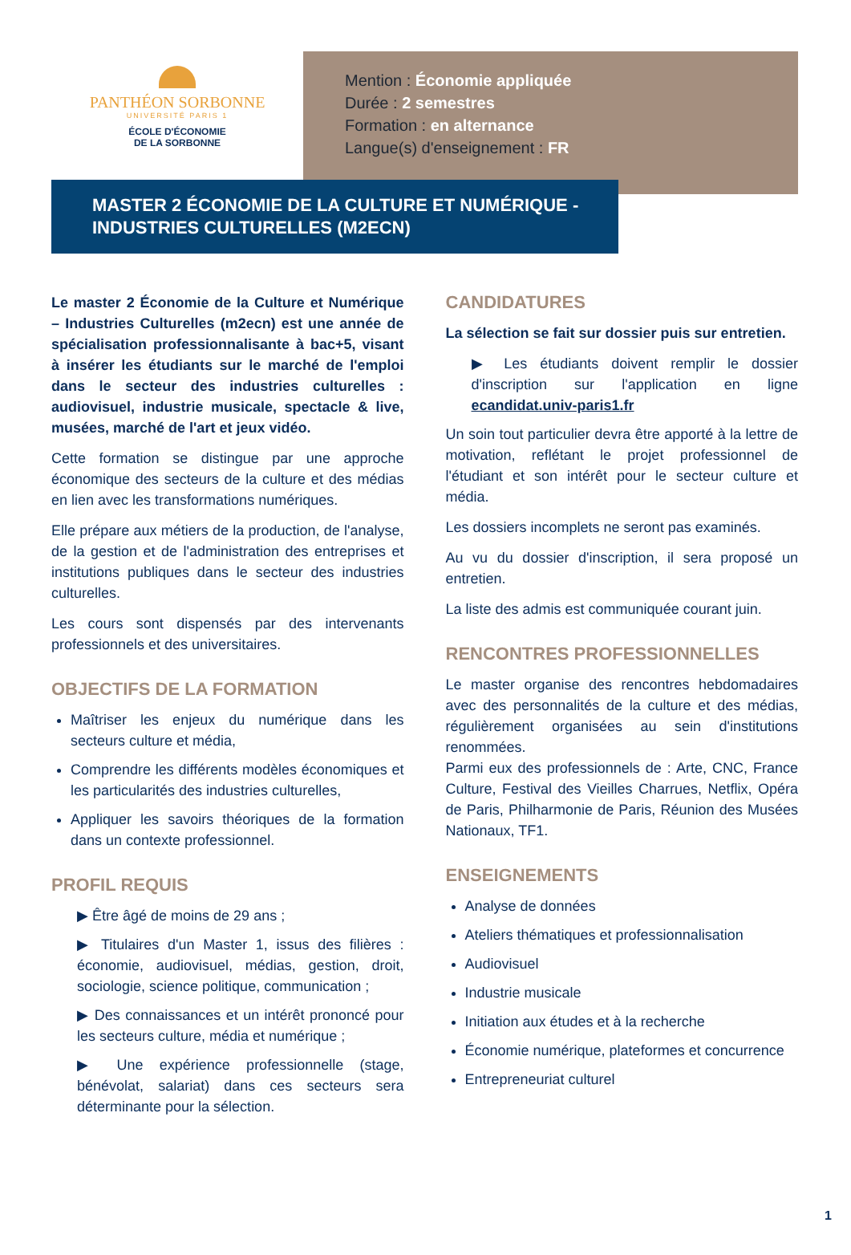PANTHÉON SORBONNE
UNIVERSITÉ PARIS 1
ÉCOLE D'ÉCONOMIE
DE LA SORBONNE
Mention : Économie appliquée
Durée : 2 semestres
Formation : en alternance
Langue(s) d'enseignement : FR
MASTER 2 ÉCONOMIE DE LA CULTURE ET NUMÉRIQUE -
INDUSTRIES CULTURELLES (M2ECN)
Le master 2 Économie de la Culture et Numérique – Industries Culturelles (m2ecn) est une année de spécialisation professionnalisante à bac+5, visant à insérer les étudiants sur le marché de l'emploi dans le secteur des industries culturelles : audiovisuel, industrie musicale, spectacle & live, musées, marché de l'art et jeux vidéo.
Cette formation se distingue par une approche économique des secteurs de la culture et des médias en lien avec les transformations numériques.
Elle prépare aux métiers de la production, de l'analyse, de la gestion et de l'administration des entreprises et institutions publiques dans le secteur des industries culturelles.
Les cours sont dispensés par des intervenants professionnels et des universitaires.
OBJECTIFS DE LA FORMATION
Maîtriser les enjeux du numérique dans les secteurs culture et média,
Comprendre les différents modèles économiques et les particularités des industries culturelles,
Appliquer les savoirs théoriques de la formation dans un contexte professionnel.
PROFIL REQUIS
▶ Être âgé de moins de 29 ans ;
▶ Titulaires d'un Master 1, issus des filières : économie, audiovisuel, médias, gestion, droit, sociologie, science politique, communication ;
▶ Des connaissances et un intérêt prononcé pour les secteurs culture, média et numérique ;
▶ Une expérience professionnelle (stage, bénévolat, salariat) dans ces secteurs sera déterminante pour la sélection.
CANDIDATURES
La sélection se fait sur dossier puis sur entretien.
▶ Les étudiants doivent remplir le dossier d'inscription sur l'application en ligne ecandidat.univ-paris1.fr
Un soin tout particulier devra être apporté à la lettre de motivation, reflétant le projet professionnel de l'étudiant et son intérêt pour le secteur culture et média.
Les dossiers incomplets ne seront pas examinés.
Au vu du dossier d'inscription, il sera proposé un entretien.
La liste des admis est communiquée courant juin.
RENCONTRES PROFESSIONNELLES
Le master organise des rencontres hebdomadaires avec des personnalités de la culture et des médias, régulièrement organisées au sein d'institutions renommées.
Parmi eux des professionnels de : Arte, CNC, France Culture, Festival des Vieilles Charrues, Netflix, Opéra de Paris, Philharmonie de Paris, Réunion des Musées Nationaux, TF1.
ENSEIGNEMENTS
Analyse de données
Ateliers thématiques et professionnalisation
Audiovisuel
Industrie musicale
Initiation aux études et à la recherche
Économie numérique, plateformes et concurrence
Entrepreneuriat culturel
1